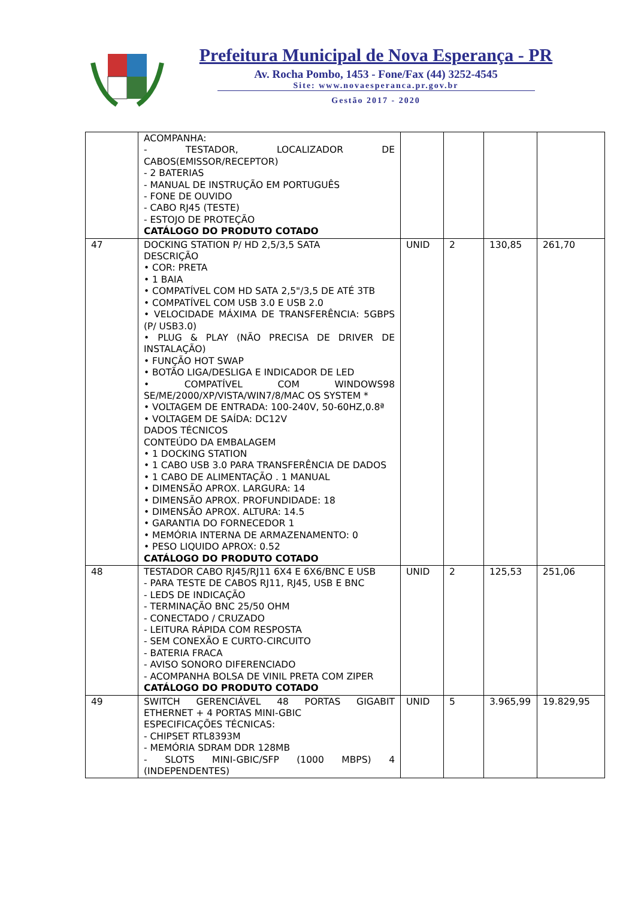Prefeitura Municipal de Nova Esperança - PR
Av. Rocha Pombo, 1453 - Fone/Fax (44) 3252-4545
Site: www.novaesperanca.pr.gov.br
Gestão 2017 - 2020
| | ACOMPANHA: - TESTADOR, LOCALIZADOR DE CABOS(EMISSOR/RECEPTOR) - 2 BATERIAS - MANUAL DE INSTRUÇÃO EM PORTUGUÊS - FONE DE OUVIDO - CABO RJ45 (TESTE) - ESTOJO DE PROTEÇÃO CATÁLOGO DO PRODUTO COTADO | | | | |
| 47 | DOCKING STATION P/ HD 2,5/3,5 SATA DESCRIÇÃO • COR: PRETA • 1 BAIA • COMPATÍVEL COM HD SATA 2,5"/3,5 DE ATÉ 3TB • COMPATÍVEL COM USB 3.0 E USB 2.0 • VELOCIDADE MÁXIMA DE TRANSFERÊNCIA: 5GBPS (P/ USB3.0) • PLUG & PLAY (NÃO PRECISA DE DRIVER DE INSTALAÇÃO) • FUNÇÃO HOT SWAP • BOTÃO LIGA/DESLIGA E INDICADOR DE LED • COMPATÍVEL COM WINDOWS98 SE/ME/2000/XP/VISTA/WIN7/8/MAC OS SYSTEM * • VOLTAGEM DE ENTRADA: 100-240V, 50-60HZ,0.8ª • VOLTAGEM DE SAÍDA: DC12V DADOS TÉCNICOS CONTEÚDO DA EMBALAGEM • 1 DOCKING STATION • 1 CABO USB 3.0 PARA TRANSFERÊNCIA DE DADOS • 1 CABO DE ALIMENTAÇÃO . 1 MANUAL • DIMENSÃO APROX. LARGURA: 14 • DIMENSÃO APROX. PROFUNDIDADE: 18 • DIMENSÃO APROX. ALTURA: 14.5 • GARANTIA DO FORNECEDOR 1 • MEMÓRIA INTERNA DE ARMAZENAMENTO: 0 • PESO LIQUIDO APROX: 0.52 CATÁLOGO DO PRODUTO COTADO | UNID | 2 | 130,85 | 261,70 |
| 48 | TESTADOR CABO RJ45/RJ11 6X4 E 6X6/BNC E USB - PARA TESTE DE CABOS RJ11, RJ45, USB E BNC - LEDS DE INDICAÇÃO - TERMINAÇÃO BNC 25/50 OHM - CONECTADO / CRUZADO - LEITURA RÁPIDA COM RESPOSTA - SEM CONEXÃO E CURTO-CIRCUITO - BATERIA FRACA - AVISO SONORO DIFERENCIADO - ACOMPANHA BOLSA DE VINIL PRETA COM ZIPER CATÁLOGO DO PRODUTO COTADO | UNID | 2 | 125,53 | 251,06 |
| 49 | SWITCH GERENCIÁVEL 48 PORTAS GIGABIT ETHERNET + 4 PORTAS MINI-GBIC ESPECIFICAÇÕES TÉCNICAS: - CHIPSET RTL8393M - MEMÓRIA SDRAM DDR 128MB - SLOTS MINI-GBIC/SFP (1000 MBPS) 4 (INDEPENDENTES) | UNID | 5 | 3.965,99 | 19.829,95 |